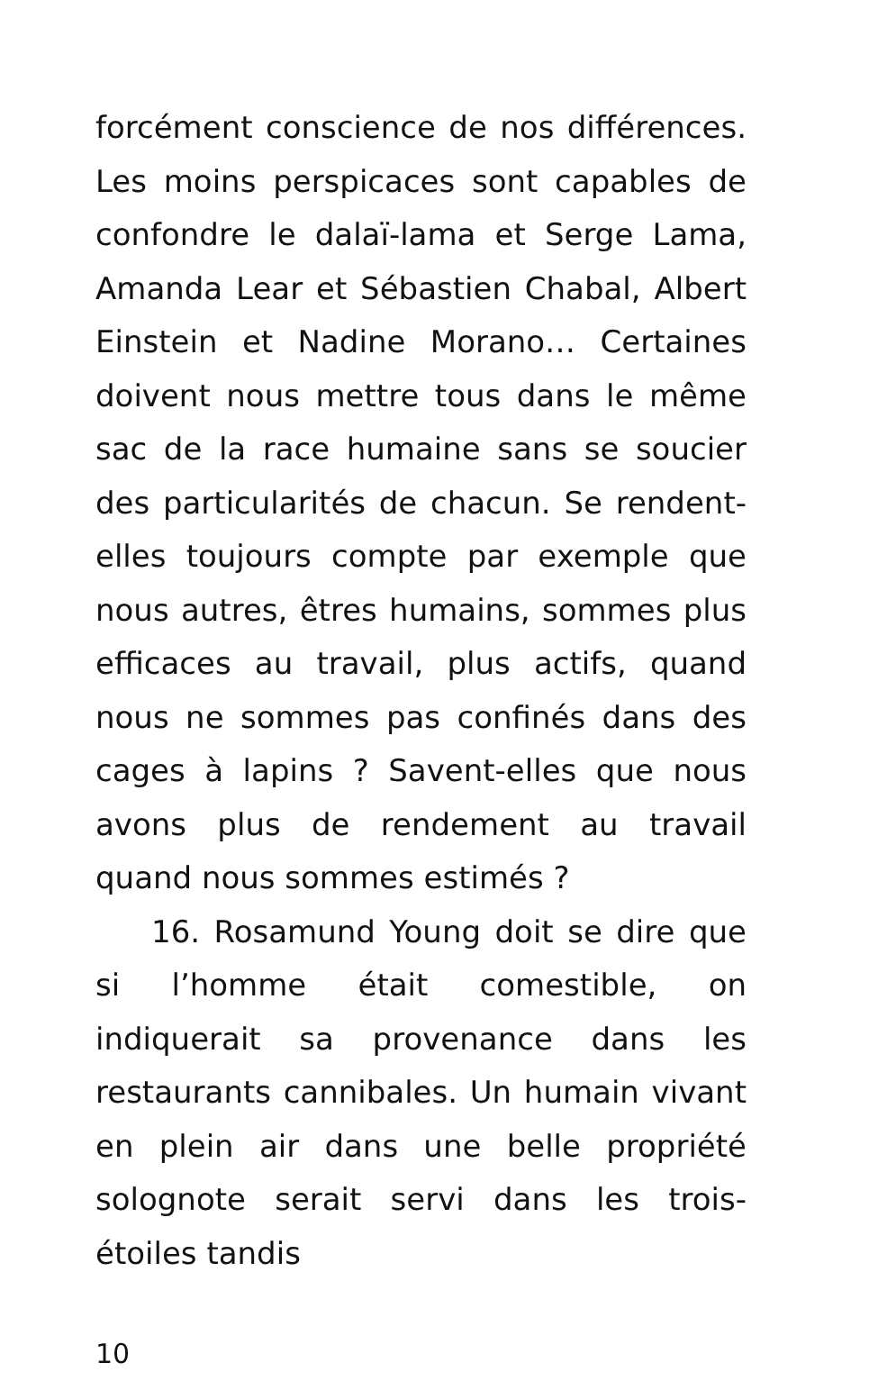forcément conscience de nos différences. Les moins perspicaces sont capables de confondre le dalaï-lama et Serge Lama, Amanda Lear et Sébastien Chabal, Albert Einstein et Nadine Morano… Certaines doivent nous mettre tous dans le même sac de la race humaine sans se soucier des particularités de chacun. Se rendent-elles toujours compte par exemple que nous autres, êtres humains, sommes plus efficaces au travail, plus actifs, quand nous ne sommes pas confinés dans des cages à lapins ? Savent-elles que nous avons plus de rendement au travail quand nous sommes estimés ?
16. Rosamund Young doit se dire que si l’homme était comestible, on indiquerait sa provenance dans les restaurants cannibales. Un humain vivant en plein air dans une belle propriété solognote serait servi dans les trois-étoiles tandis
10